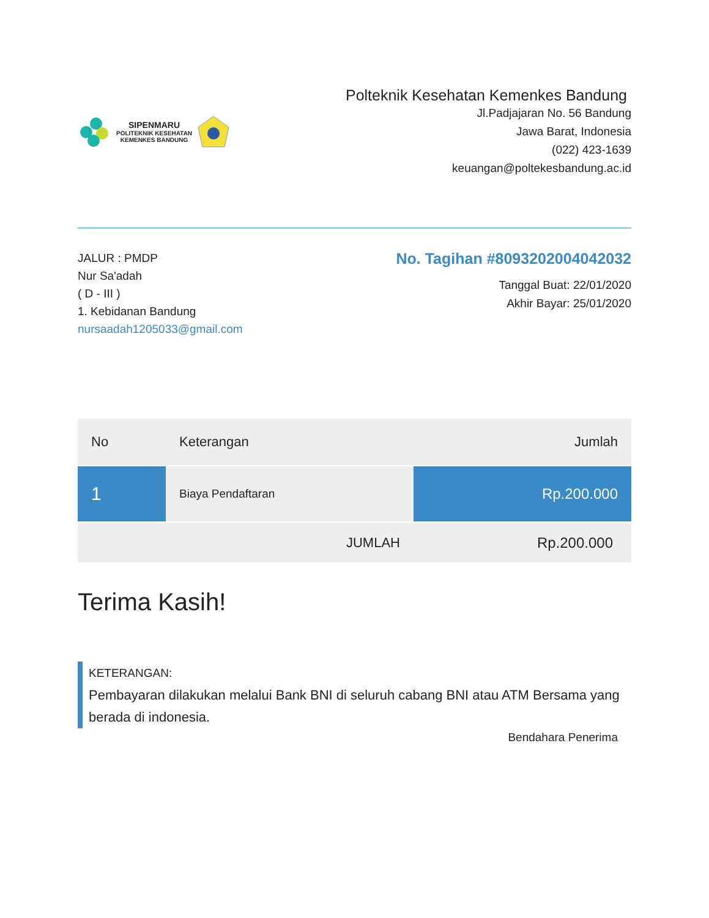SIPENMARU
POLITEKNIK KESEHATAN
KEMENKES BANDUNG
Polteknik Kesehatan Kemenkes Bandung
Jl.Padjajaran No. 56 Bandung
Jawa Barat, Indonesia
(022) 423-1639
keuangan@poltekesbandung.ac.id
JALUR : PMDP
Nur Sa'adah
( D - III )
1. Kebidanan Bandung
nursaadah1205033@gmail.com
No. Tagihan #8093202004042032
Tanggal Buat: 22/01/2020
Akhir Bayar: 25/01/2020
| No | Keterangan | Jumlah |
| --- | --- | --- |
| 1 | Biaya Pendaftaran | Rp.200.000 |
| | JUMLAH | Rp.200.000 |
Terima Kasih!
KETERANGAN:
Pembayaran dilakukan melalui Bank BNI di seluruh cabang BNI atau ATM Bersama yang berada di indonesia.
Bendahara Penerima